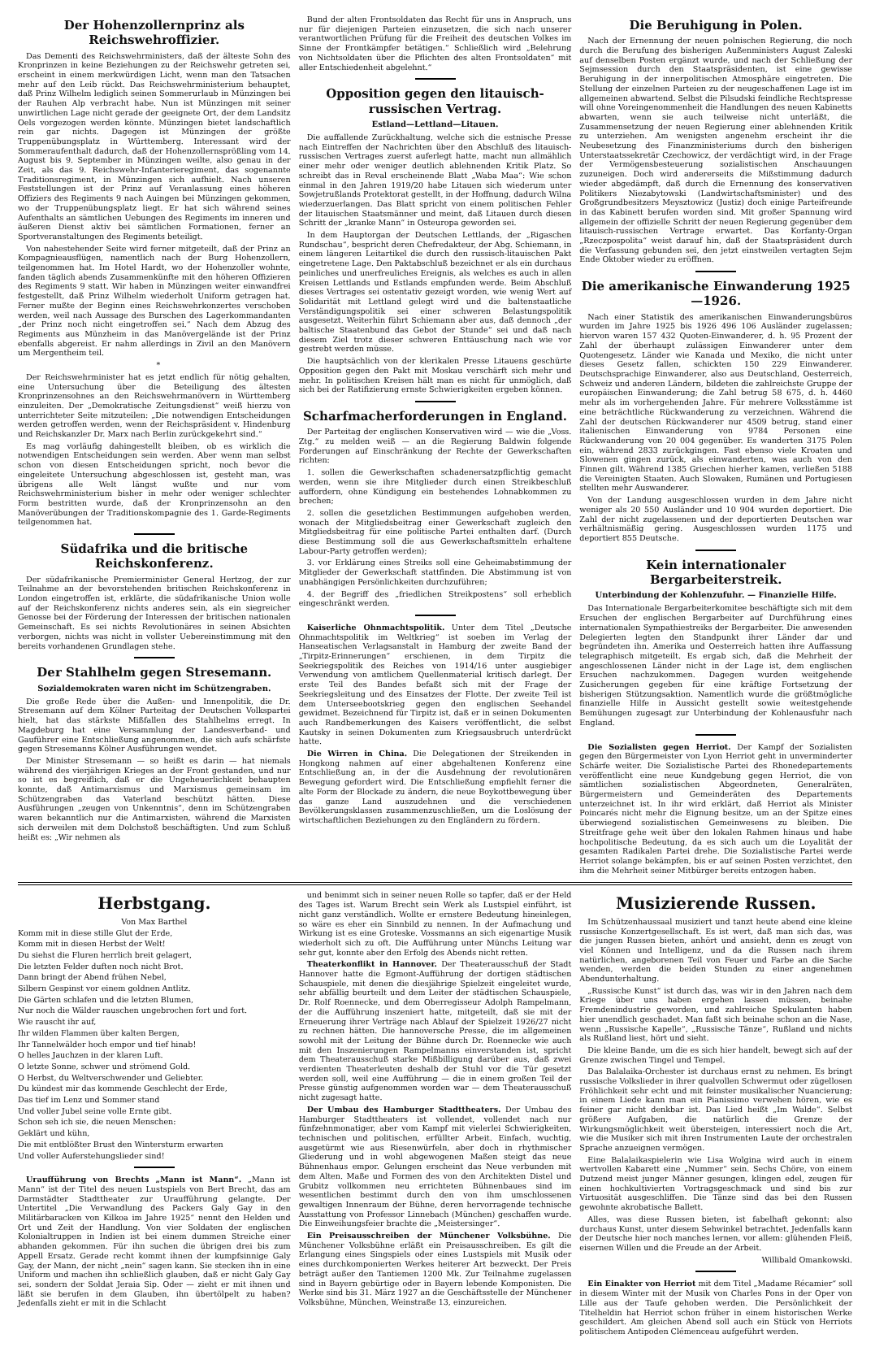Der Hohenzollernprinz als Reichswehroffizier.
Das Dementi des Reichswehrministers, daß der älteste Sohn des Kronprinzen in keine Beziehungen zu der Reichswehr getreten sei, erscheint in einem merkwürdigen Licht, wenn man den Tatsachen mehr auf den Leib rückt. Das Reichswehrministerium behauptet, daß Prinz Wilhelm lediglich seinen Sommerurlaub in Münzingen bei der Rauhen Alp verbracht habe. Nun ist Münzingen mit seiner unwirtlichen Lage nicht gerade der geeignete Ort, der dem Landsitz Oels vorgezogen werden könnte. Münzingen bietet landschaftlich rein gar nichts. Dagegen ist Münzingen der größte Truppenübungsplatz in Württemberg. Interessant wird der Sommeraufenthalt dadurch, daß der Hohenzollernsprößling vom 14. August bis 9. September in Münzingen weilte, also genau in der Zeit, als das 9. Reichswehr-Infanterieregiment, das sogenannte Traditionsregiment, in Münzingen sich aufhielt. Nach unseren Feststellungen ist der Prinz auf Veranlassung eines höheren Offiziers des Regiments 9 nach Auingen bei Münzingen gekommen, wo der Truppenübungsplatz liegt. Er hat sich während seines Aufenthalts an sämtlichen Uebungen des Regiments im inneren und äußeren Dienst aktiv bei sämtlichen Formationen, ferner an Sportveranstaltungen des Regiments beteiligt.
Von nahestehender Seite wird ferner mitgeteilt, daß der Prinz an Kompagnieausflügen, namentlich nach der Burg Hohenzollern, teilgenommen hat. Im Hotel Hardt, wo der Hohenzoller wohnte, fanden täglich abends Zusammenkünfte mit den höheren Offizieren des Regiments 9 statt. Wir haben in Münzingen weiter einwandfrei festgestellt, daß Prinz Wilhelm wiederholt Uniform getragen hat. Ferner mußte der Beginn eines Reichswehrkonzertes verschoben werden, weil nach Aussage des Burschen des Lagerkommandanten „der Prinz noch nicht eingetroffen sei.“ Nach dem Abzug des Regiments aus Münzheim in das Manövergelände ist der Prinz ebenfalls abgereist. Er nahm allerdings in Zivil an den Manövern um Mergentheim teil.
*
Der Reichswehrminister hat es jetzt endlich für nötig gehalten, eine Untersuchung über die Beteiligung des ältesten Kronprinzensohnes an den Reichswehrmanövern in Württemberg einzuleiten. Der „Demokratische Zeitungsdienst“ weiß hierzu von unterrichteter Seite mitzuteilen: „Die notwendigen Entscheidungen werden getroffen werden, wenn der Reichspräsident v. Hindenburg und Reichskanzler Dr. Marx nach Berlin zurückgekehrt sind.“
Es mag vorläufig dahingestellt bleiben, ob es wirklich die notwendigen Entscheidungen sein werden. Aber wenn man selbst schon von diesen Entscheidungen spricht, noch bevor die eingeleitete Untersuchung abgeschlossen ist, gesteht man, was übrigens alle Welt längst wußte und nur vom Reichswehrministerium bisher in mehr oder weniger schlechter Form bestritten wurde, daß der Kronprinzensohn an den Manöverübungen der Traditionskompagnie des 1. Garde-Regiments teilgenommen hat.
Südafrika und die britische Reichskonferenz.
Der südafrikanische Premierminister General Hertzog, der zur Teilnahme an der bevorstehenden britischen Reichskonferenz in London eingetroffen ist, erklärte, die südafrikanische Union wolle auf der Reichskonferenz nichts anderes sein, als ein siegreicher Genosse bei der Förderung der Interessen der britischen nationalen Gemeinschaft. Es sei nichts Revolutionäres in seinen Absichten verborgen, nichts was nicht in vollster Uebereinstimmung mit den bereits vorhandenen Grundlagen stehe.
Der Stahlhelm gegen Stresemann.
Sozialdemokraten waren nicht im Schützengraben.
Die große Rede über die Außen- und Innenpolitik, die Dr. Stresemann auf dem Kölner Parteitag der Deutschen Volkspartei hielt, hat das stärkste Mißfallen des Stahlhelms erregt. In Magdeburg hat eine Versammlung der Landesverband- und Gauführer eine Entschließung angenommen, die sich aufs schärfste gegen Stresemanns Kölner Ausführungen wendet.
Der Minister Stresemann — so heißt es darin — hat niemals während des vierjährigen Krieges an der Front gestanden, und nur so ist es begreiflich, daß er die Ungeheuerlichkeit behaupten konnte, daß Antimarxismus und Marxismus gemeinsam im Schützengraben das Vaterland beschützt hätten. Diese Ausführungen „zeugen von Unkenntnis“, denn im Schützengraben waren bekanntlich nur die Antimarxisten, während die Marxisten sich derweilen mit dem Dolchstoß beschäftigten. Und zum Schluß heißt es: „Wir nehmen als
Bund der alten Frontsoldaten das Recht für uns in Anspruch, uns nur für diejenigen Parteien einzusetzen, die sich nach unserer verantwortlichen Prüfung für die Freiheit des deutschen Volkes im Sinne der Frontkämpfer betätigen.“ Schließlich wird „Belehrung von Nichtsoldaten über die Pflichten des alten Frontsoldaten“ mit aller Entschiedenheit abgelehnt.“
Opposition gegen den litauisch-russischen Vertrag.
Estland—Lettland—Litauen.
Die auffallende Zurückhaltung, welche sich die estnische Presse nach Eintreffen der Nachrichten über den Abschluß des litauisch-russischen Vertrages zuerst auferlegt hatte, macht nun allmählich einer mehr oder weniger deutlich ablehnenden Kritik Platz. So schreibt das in Reval erscheinende Blatt „Waba Maa“: Wie schon einmal in den Jahren 1919/20 habe Litauen sich wiederum unter Sowjetrußlands Protektorat gestellt, in der Hoffnung, dadurch Wilna wiederzuerlangen. Das Blatt spricht von einem politischen Fehler der litauischen Staatsmänner und meint, daß Litauen durch diesen Schritt der „kranke Mann“ in Osteuropa geworden sei.
In dem Hauptorgan der Deutschen Lettlands, der „Rigaschen Rundschau“, bespricht deren Chefredakteur, der Abg. Schiemann, in einem längeren Leitartikel die durch den russisch-litauischen Pakt eingetretene Lage. Den Paktabschluß bezeichnet er als ein durchaus peinliches und unerfreuliches Ereignis, als welches es auch in allen Kreisen Lettlands und Estlands empfunden werde. Beim Abschluß dieses Vertrages sei ostentativ gezeigt worden, wie wenig Wert auf Solidarität mit Lettland gelegt wird und die baltenstaatliche Verständigungspolitik sei einer schweren Belastungspolitik ausgesetzt. Weiterhin führt Schiemann aber aus, daß dennoch „der baltische Staatenbund das Gebot der Stunde“ sei und daß nach diesem Ziel trotz dieser schweren Enttäuschung nach wie vor gestrebt werden müsse.
Die hauptsächlich von der klerikalen Presse Litauens geschürte Opposition gegen den Pakt mit Moskau verschärft sich mehr und mehr. In politischen Kreisen hält man es nicht für unmöglich, daß sich bei der Ratifizierung ernste Schwierigkeiten ergeben können.
Scharfmacherforderungen in England.
Der Parteitag der englischen Konservativen wird — wie die „Voss. Ztg.“ zu melden weiß — an die Regierung Baldwin folgende Forderungen auf Einschränkung der Rechte der Gewerkschaften richten:
1. sollen die Gewerkschaften schadenersatzpflichtig gemacht werden, wenn sie ihre Mitglieder durch einen Streikbeschluß auffordern, ohne Kündigung ein bestehendes Lohnabkommen zu brechen;
2. sollen die gesetzlichen Bestimmungen aufgehoben werden, wonach der Mitgliedsbeitrag einer Gewerkschaft zugleich den Mitgliedsbeitrag für eine politische Partei enthalten darf. (Durch diese Bestimmung soll die aus Gewerkschaftsmitteln erhaltene Labour-Party getroffen werden);
3. vor Erklärung eines Streiks soll eine Geheimabstimmung der Mitglieder der Gewerkschaft stattfinden. Die Abstimmung ist von unabhängigen Persönlichkeiten durchzuführen;
4. der Begriff des „friedlichen Streikpostens“ soll erheblich eingeschränkt werden.
Kaiserliche Ohnmachtspolitik. Unter dem Titel „Deutsche Ohnmachtspolitik im Weltkrieg“ ist soeben im Verlag der Hanseatischen Verlagsanstalt in Hamburg der zweite Band der „Tirpitz-Erinnerungen“ erschienen, in dem Tirpitz die Seekriegspolitik des Reiches von 1914/16 unter ausgiebiger Verwendung von amtlichem Quellenmaterial kritisch darlegt. Der erste Teil des Bandes befaßt sich mit der Frage der Seekriegsleitung und des Einsatzes der Flotte. Der zweite Teil ist dem Unterseebootskrieg gegen den englischen Seehandel gewidmet. Bezeichnend für Tirpitz ist, daß er in seinen Dokumenten auch Randbemerkungen des Kaisers veröffentlicht, die selbst Kautsky in seinen Dokumenten zum Kriegsausbruch unterdrückt hatte.
Die Wirren in China. Die Delegationen der Streikenden in Hongkong nahmen auf einer abgehaltenen Konferenz eine Entschließung an, in der die Ausdehnung der revolutionären Bewegung gefordert wird. Die Entschließung empfiehlt ferner die alte Form der Blockade zu ändern, die neue Boykottbewegung über das ganze Land auszudehnen und die verschiedenen Bevölkerungsklassen zusammenzuschließen, um die Loslösung der wirtschaftlichen Beziehungen zu den Engländern zu fördern.
Die Beruhigung in Polen.
Nach der Ernennung der neuen polnischen Regierung, die noch durch die Berufung des bisherigen Außenministers August Zaleski auf denselben Posten ergänzt wurde, und nach der Schließung der Sejmsession durch den Staatspräsidenten, ist eine gewisse Beruhigung in der innerpolitischen Atmosphäre eingetreten. Die Stellung der einzelnen Parteien zu der neugeschaffenen Lage ist im allgemeinen abwartend. Selbst die Pilsudski feindliche Rechtspresse will ohne Voreingenommenheit die Handlungen des neuen Kabinetts abwarten, wenn sie auch teilweise nicht unterläßt, die Zusammensetzung der neuen Regierung einer ablehnenden Kritik zu unterziehen. Am wenigsten angenehm erscheint ihr die Neubesetzung des Finanzministeriums durch den bisherigen Unterstaatssekretär Czechowicz, der verdächtigt wird, in der Frage der Vermögensbesteuerung sozialistischen Anschauungen zuzuneigen. Doch wird andererseits die Mißstimmung dadurch wieder abgedämpft, daß durch die Ernennung des konservativen Politikers Niezabytowski (Landwirtschaftsminister) und des Großgrundbesitzers Meysztowicz (Justiz) doch einige Parteifreunde in das Kabinett berufen worden sind. Mit großer Spannung wird allgemein der offizielle Schritt der neuen Regierung gegenüber dem litauisch-russischen Vertrage erwartet. Das Korfanty-Organ „Rzeczpospolita“ weist darauf hin, daß der Staatspräsident durch die Verfassung gebunden sei, den jetzt einstweilen vertagten Sejm Ende Oktober wieder zu eröffnen.
Die amerikanische Einwanderung 1925—1926.
Nach einer Statistik des amerikanischen Einwanderungsbüros wurden im Jahre 1925 bis 1926 496 106 Ausländer zugelassen; hiervon waren 157 432 Quoten-Einwanderer, d. h. 95 Prozent der Zahl der überhaupt zulässigen Einwanderer unter dem Quotengesetz. Länder wie Kanada und Mexiko, die nicht unter dieses Gesetz fallen, schickten 150 229 Einwanderer. Deutschsprachige Einwanderer, also aus Deutschland, Oesterreich, Schweiz und anderen Ländern, bildeten die zahlreichste Gruppe der europäischen Einwanderung; die Zahl betrug 58 675, d. h. 4460 mehr als im vorhergehenden Jahre. Für mehrere Volksstämme ist eine beträchtliche Rückwanderung zu verzeichnen. Während die Zahl der deutschen Rückwanderer nur 4509 betrug, stand einer italienischen Einwanderung von 9784 Personen eine Rückwanderung von 20 004 gegenüber. Es wanderten 3175 Polen ein, während 2833 zurückgingen. Fast ebenso viele Kroaten und Slowenen gingen zurück, als einwanderten, was auch von den Finnen gilt. Während 1385 Griechen hierher kamen, verließen 5188 die Vereinigten Staaten. Auch Slowaken, Rumänen und Portugiesen stellten mehr Auswanderer.
Von der Landung ausgeschlossen wurden in dem Jahre nicht weniger als 20 550 Ausländer und 10 904 wurden deportiert. Die Zahl der nicht zugelassenen und der deportierten Deutschen war verhältnismäßig gering. Ausgeschlossen wurden 1175 und deportiert 855 Deutsche.
Kein internationaler Bergarbeiterstreik.
Unterbindung der Kohlenzufuhr. — Finanzielle Hilfe.
Das Internationale Bergarbeiterkomitee beschäftigte sich mit dem Ersuchen der englischen Bergarbeiter auf Durchführung eines internationalen Sympathiestreiks der Bergarbeiter. Die anwesenden Delegierten legten den Standpunkt ihrer Länder dar und begründeten ihn. Amerika und Oesterreich hatten ihre Auffassung telegraphisch mitgeteilt. Es ergab sich, daß die Mehrheit der angeschlossenen Länder nicht in der Lage ist, dem englischen Ersuchen nachzukommen. Dagegen wurden weitgehende Zusicherungen gegeben für eine kräftige Fortsetzung der bisherigen Stützungsaktion. Namentlich wurde die größtmögliche finanzielle Hilfe in Aussicht gestellt sowie weitestgehende Bemühungen zugesagt zur Unterbindung der Kohlenausfuhr nach England.
Die Sozialisten gegen Herriot. Der Kampf der Sozialisten gegen den Bürgermeister von Lyon Herriot geht in unverminderter Schärfe weiter. Die Sozialistische Partei des Rhonedepartements veröffentlicht eine neue Kundgebung gegen Herriot, die von sämtlichen sozialistischen Abgeordneten, Generalräten, Bürgermeistern und Gemeinderäten des Departements unterzeichnet ist. In ihr wird erklärt, daß Herriot als Minister Poincarés nicht mehr die Eignung besitze, um an der Spitze eines überwiegend sozialistischen Gemeinwesens zu bleiben. Die Streitfrage gehe weit über den lokalen Rahmen hinaus und habe hochpolitische Bedeutung, da es sich auch um die Loyalität der gesamten Radikalen Partei drehe. Die Sozialistische Partei werde Herriot solange bekämpfen, bis er auf seinen Posten verzichtet, den ihm die Mehrheit seiner Mitbürger bereits entzogen haben.
Herbstgang.
Von Max Barthel
Komm mit in diese stille Glut der Erde,
Komm mit in diesen Herbst der Welt!
Du siehst die Fluren herrlich breit gelagert,
Die letzten Felder duften noch nicht Brot.
Dann bringt der Abend frühen Nebel,
Silbern Gespinst vor einem goldnen Antlitz.
Die Gärten schlafen und die letzten Blumen,
Nur noch die Wälder rauschen ungebrochen fort und fort.
Wie rauscht ihr auf,
Ihr wilden Flammen über kalten Bergen,
Ihr Tannelwälder hoch empor und tief hinab!
O helles Jauchzen in der klaren Luft.
O letzte Sonne, schwer und strömend Gold.
O Herbst, du Weltverschwender und Geliebter.
Du kündest mir das kommende Geschlecht der Erde,
Das tief im Lenz und Sommer stand
Und voller Jubel seine volle Ernte gibt.
Schon seh ich sie, die neuen Menschen:
Geklärt und kühn,
Die mit entblößter Brust den Wintersturm erwarten
Und voller Auferstehungslieder sind!
Uraufführung von Brechts „Mann ist Mann“. „Mann ist Mann“ ist der Titel des neuen Lustspiels von Bert Brecht, das am Darmstädter Stadttheater zur Uraufführung gelangte. Der Untertitel „Die Verwandlung des Packers Galy Gay in den Militärbaracken von Kilkoa im Jahre 1925“ nennt den Helden und Ort und Zeit der Handlung. Von vier Soldaten der englischen Kolonialtruppen in Indien ist bei einem dummen Streiche einer abhanden gekommen. Für ihn suchen die übrigen drei bis zum Appell Ersatz. Gerade recht kommt ihnen der kumpfsinnige Galy Gay, der Mann, der nicht „nein“ sagen kann. Sie stecken ihn in eine Uniform und machen ihn schließlich glauben, daß er nicht Galy Gay sei, sondern der Soldat Jeraia Sip. Oder — zieht er mit ihnen und läßt sie berufen in dem Glauben, ihn übertölpelt zu haben? Jedenfalls zieht er mit in die Schlacht
und benimmt sich in seiner neuen Rolle so tapfer, daß er der Held des Tages ist. Warum Brecht sein Werk als Lustspiel einführt, ist nicht ganz verständlich. Wollte er ernstere Bedeutung hineinlegen, so wäre es eher ein Sinnbild zu nennen. In der Aufmachung und Wirkung ist es eine Groteske. Vossmanns an sich eigenartige Musik wiederholt sich zu oft. Die Aufführung unter Münchs Leitung war sehr gut, konnte aber den Erfolg des Abends nicht retten.
Theaterkonflikt in Hannover. Der Theaterausschuß der Stadt Hannover hatte die Egmont-Aufführung der dortigen städtischen Schauspiele, mit denen die diesjährige Spielzeit eingeleitet wurde, sehr abfällig beurteilt und dem Leiter der städtischen Schauspiele, Dr. Rolf Roennecke, und dem Oberregisseur Adolph Rampelmann, der die Aufführung inszeniert hatte, mitgeteilt, daß sie mit der Erneuerung ihrer Verträge nach Ablauf der Spielzeit 1926/27 nicht zu rechnen hätten. Die hannoversche Presse, die im allgemeinen sowohl mit der Leitung der Bühne durch Dr. Roennecke wie auch mit den Inszenierungen Rampelmanns einverstanden ist, spricht dem Theaterausschuß starke Mißbilligung darüber aus, daß zwei verdienten Theaterleuten deshalb der Stuhl vor die Tür gesetzt werden soll, weil eine Aufführung — die in einem großen Teil der Presse günstig aufgenommen worden war — dem Theaterausschuß nicht zugesagt hatte.
Der Umbau des Hamburger Stadttheaters. Der Umbau des Hamburger Stadttheaters ist vollendet, vollendet nach nur fünfzehnmonatiger, aber vom Kampf mit vielerlei Schwierigkeiten, technischen und politischen, erfüllter Arbeit. Einfach, wuchtig, ausgetürmt wie aus Riesenwürfeln, aber doch in rhythmischer Gliederung und in wohl abgewogenen Maßen steigt das neue Bühnenhaus empor. Gelungen erscheint das Neue verbunden mit dem Alten. Maße und Formen des von den Architekten Distel und Grubitz vollkommen neu errichteten Bühnenbaues sind im wesentlichen bestimmt durch den von ihm umschlossenen gewaltigen Innenraum der Bühne, deren hervorragende technische Ausstattung von Professor Linnebach (München) geschaffen wurde. Die Einweihungsfeier brachte die „Meistersinger“.
Ein Preisausschreiben der Münchener Volksbühne. Die Münchener Volksbühne erläßt ein Preisausschreiben. Es gilt die Erlangung eines Singspiels oder eines Lustspiels mit Musik oder eines durchkomponierten Werkes heiterer Art bezweckt. Der Preis beträgt außer den Tantiemen 1200 Mk. Zur Teilnahme zugelassen sind in Bayern gebürtige oder in Bayern lebende Komponisten. Die Werke sind bis 31. März 1927 an die Geschäftsstelle der Münchener Volksbühne, München, Weinstraße 13, einzureichen.
Musizierende Russen.
Im Schützenhaussaal musiziert und tanzt heute abend eine kleine russische Konzertgesellschaft. Es ist wert, daß man sich das, was die jungen Russen bieten, anhört und ansieht, denn es zeugt von viel Können und Intelligenz, und da die Russen nach ihrem natürlichen, angeborenen Teil von Feuer und Farbe an die Sache wenden, werden die beiden Stunden zu einer angenehmen Abendunterhaltung.
„Russische Kunst“ ist durch das, was wir in den Jahren nach dem Kriege über uns haben ergehen lassen müssen, beinahe Fremdenindustrie geworden, und zahlreiche Spekulanten haben hier unendlich geschadet. Man faßt sich beinahe schon an die Nase, wenn „Russische Kapelle“, „Russische Tänze“, Rußland und nichts als Rußland liest, hört und sieht.
Die kleine Bande, um die es sich hier handelt, bewegt sich auf der Grenze zwischen Tingel und Tempel.
Das Balalaika-Orchester ist durchaus ernst zu nehmen. Es bringt russische Volkslieder in ihrer qualvollen Schwermut oder zügellosen Fröhlichkeit sehr echt und mit feinster musikalischer Nuancierung; in einem Liede kann man ein Pianissimo verwehen hören, wie es feiner gar nicht denkbar ist. Das Lied heißt „Im Walde“. Selbst größere Aufgaben, die natürlich die Grenze der Wirkungsmöglichkeit weit übersteigen, interessiert noch die Art, wie die Musiker sich mit ihren Instrumenten Laute der orchestralen Sprache anzueignen vermögen.
Eine Balalaikaspielerin wie Lisa Wolgina wird auch in einem wertvollen Kabarett eine „Nummer“ sein. Sechs Chöre, von einem Dutzend meist junger Männer gesungen, klingen edel, zeugen für einen hochkultivierten Vortragsgeschmack und sind bis zur Virtuosität ausgeschliffen. Die Tänze sind das bei den Russen gewohnte akrobatische Ballett.
Alles, was diese Russen bieten, ist fabelhaft gekonnt: also durchaus Kunst, unter diesem Sehwinkel betrachtet. Jedenfalls kann der Deutsche hier noch manches lernen, vor allem: glühenden Fleiß, eisernen Willen und die Freude an der Arbeit.
Willibald Omankowski.
Ein Einakter von Herriot mit dem Titel „Madame Récamier“ soll in diesem Winter mit der Musik von Charles Pons in der Oper von Lille aus der Taufe gehoben werden. Die Persönlichkeit der Titelheldin hat Herriot schon früher in einem historischen Werke geschildert. Am gleichen Abend soll auch ein Stück von Herriots politischem Antipoden Clémenceau aufgeführt werden.